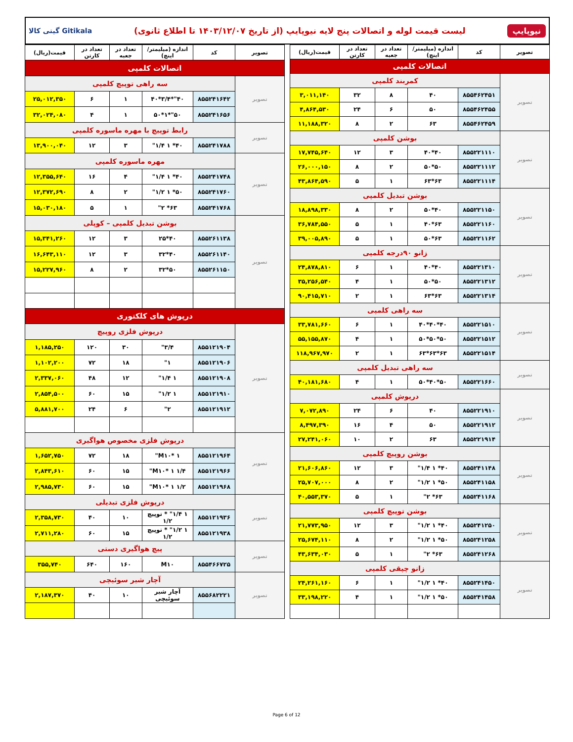نیوپایپ لیست قیمت لوله و اتصالات پنج لایه نیوپایپ (از تاریخ ۱۴۰۳/۱۲/۰۷ تا اطلاع ثانوی) گیتی کالا Gitikala
| تصویر | کد | اندازه (میلیمتر/اینچ) | تعداد در جعبه | تعداد در کارتن | قیمت(ریال) |
| --- | --- | --- | --- | --- | --- |
| اتصالات کلمپی | | | | | |
| تصویر | کمربند کلمپی | | | | |
| | ۸۵۵۴۶۲۴۵۱ | ۴۰ | ۸ | ۳۲ | ۳,۰۱۱,۱۴۰ |
| | ۸۵۵۴۶۲۴۵۵ | ۵۰ | ۶ | ۲۴ | ۴,۸۶۴,۵۳۰ |
| | ۸۵۵۴۶۲۴۵۹ | ۶۳ | ۲ | ۸ | ۱۱,۱۸۸,۳۲۰ |
| تصویر | بوشن کلمپی | | | | |
| | ۸۵۵۲۲۱۱۱۰ | ۴۰*۴۰ | ۳ | ۱۲ | ۱۷,۷۴۵,۶۴۰ |
| | ۸۵۵۲۲۱۱۱۲ | ۵۰*۵۰ | ۲ | ۸ | ۲۶,۰۰۰,۱۵۰ |
| | ۸۵۵۲۲۱۱۱۴ | ۶۳*۶۳ | ۱ | ۵ | ۴۳,۸۶۴,۵۹۰ |
| تصویر | بوشن تبدیل کلمپی | | | | |
| | ۸۵۵۲۲۱۱۵۰ | ۴۰*۵۰ | ۲ | ۸ | ۱۸,۸۹۸,۳۳۰ |
| | ۸۵۵۲۲۱۱۶۰ | ۶۳*۴۰ | ۱ | ۵ | ۳۶,۷۸۴,۵۵۰ |
| | ۸۵۵۲۲۱۱۶۲ | ۶۳*۵۰ | ۱ | ۵ | ۳۹,۰۰۵,۸۹۰ |
| تصویر | زانو ۹۰درجه کلمپی | | | | |
| | ۸۵۵۲۲۱۳۱۰ | ۴۰*۴۰ | ۱ | ۶ | ۲۴,۸۷۸,۸۱۰ |
| | ۸۵۵۲۲۱۳۱۲ | ۵۰*۵۰ | ۱ | ۴ | ۳۵,۲۵۶,۵۴۰ |
| | ۸۵۵۲۲۱۳۱۴ | ۶۳*۶۳ | ۱ | ۲ | ۹۰,۴۱۵,۷۱۰ |
| تصویر | سه راهی کلمپی | | | | |
| | ۸۵۵۲۲۱۵۱۰ | ۴۰*۴۰*۴۰ | ۱ | ۶ | ۳۳,۷۸۱,۶۶۰ |
| | ۸۵۵۲۲۱۵۱۲ | ۵۰*۵۰*۵۰ | ۱ | ۴ | ۵۵,۱۵۵,۸۷۰ |
| | ۸۵۵۲۲۱۵۱۴ | ۶۳*۶۳*۶۳ | ۱ | ۲ | ۱۱۸,۹۶۷,۹۷۰ |
| تصویر | سه راهی تبدیل کلمپی | | | | |
| | ۸۵۵۲۲۱۶۶۰ | ۵۰*۴۰*۵۰ | ۱ | ۴ | ۴۰,۱۸۱,۶۸۰ |
| تصویر | درپوش کلمپی | | | | |
| | ۸۵۵۲۲۱۹۱۰ | ۴۰ | ۶ | ۲۴ | ۷,۰۷۲,۸۹۰ |
| | ۸۵۵۲۲۱۹۱۲ | ۵۰ | ۴ | ۱۶ | ۸,۴۹۷,۳۹۰ |
| | ۸۵۵۲۲۱۹۱۴ | ۶۳ | ۲ | ۱۰ | ۲۷,۲۴۱,۰۶۰ |
| تصویر | بوشن روپیچ کلمپی | | | | |
| | ۸۵۵۲۴۱۱۴۸ | ۴۰* ۱ ۱/۴" | ۳ | ۱۲ | ۲۱,۶۰۶,۸۶۰ |
| | ۸۵۵۲۴۱۱۵۸ | ۵۰* ۱ ۱/۲" | ۲ | ۸ | ۲۵,۷۰۷,۰۰۰ |
| | ۸۵۵۲۴۱۱۶۸ | ۶۳* ۲" | ۱ | ۵ | ۴۰,۵۵۳,۳۷۰ |
| تصویر | بوشن توپیچ کلمپی | | | | |
| | ۸۵۵۲۴۱۲۵۰ | ۴۰* ۱ ۱/۲" | ۳ | ۱۲ | ۲۱,۷۷۳,۹۵۰ |
| | ۸۵۵۲۴۱۲۵۸ | ۵۰* ۱ ۱/۲" | ۲ | ۸ | ۲۵,۶۷۴,۱۱۰ |
| | ۸۵۵۲۴۱۲۶۸ | ۶۳* ۲" | ۱ | ۵ | ۴۳,۶۳۴,۰۳۰ |
| تصویر | زانو چپقی کلمپی | | | | |
| | ۸۵۵۲۴۱۴۵۰ | ۴۰* ۱ ۱/۲" | ۱ | ۶ | ۲۴,۲۶۱,۱۶۰ |
| | ۸۵۵۲۴۱۴۵۸ | ۵۰* ۱ ۱/۲" | ۱ | ۴ | ۳۳,۱۹۸,۲۲۰ |
| تصویر | کد | اندازه (میلیمتر/اینچ) | تعداد در جعبه | تعداد در کارتن | قیمت(ریال) |
| --- | --- | --- | --- | --- | --- |
| اتصالات کلمپی | | | | | |
| تصویر | سه راهی توپیچ کلمپی | | | | |
| | ۸۵۵۲۴۱۶۴۲ | ۴۰"*۳/۴*۴۰ | ۱ | ۶ | ۲۵,۰۱۲,۳۵۰ |
| | ۸۵۵۲۴۱۶۵۶ | ۵۰"*۱*۵۰ | ۱ | ۴ | ۳۲,۰۲۴,۰۸۰ |
| تصویر | رابط توپیچ با مهره ماسوره کلمپی | | | | |
| | ۸۵۵۲۴۱۷۸۸ | ۴۰* ۱ ۱/۴" | ۳ | ۱۲ | ۱۳,۹۰۰,۰۴۰ |
| تصویر | مهره ماسوره کلمپی | | | | |
| | ۸۵۵۲۴۱۷۴۸ | ۴۰* ۱ ۱/۴" | ۴ | ۱۶ | ۱۲,۳۵۵,۶۴۰ |
| | ۸۵۵۲۴۱۷۶۰ | ۵۰* ۱ ۱/۲" | ۲ | ۸ | ۱۲,۳۷۲,۶۹۰ |
| | ۸۵۵۲۴۱۷۶۸ | ۶۳* ۲" | ۱ | ۵ | ۱۵,۰۳۰,۱۸۰ |
| تصویر | بوشن تبدیل کلمپی – کوپلی | | | | |
| | ۸۵۵۲۶۱۱۳۸ | ۴۰*۲۵ | ۳ | ۱۲ | ۱۵,۳۴۱,۲۶۰ |
| | ۸۵۵۲۶۱۱۴۰ | ۴۰*۳۲ | ۳ | ۱۲ | ۱۶,۶۴۳,۱۱۰ |
| | ۸۵۵۲۶۱۱۵۰ | ۵۰*۳۲ | ۲ | ۸ | ۱۵,۲۲۷,۹۶۰ |
| درپوش های کلکتوری | | | | | |
| تصویر | درپوش فلزی روپیچ | | | | |
| | ۸۵۵۱۲۱۹۰۴ | ۳/۴" | ۳۰ | ۱۲۰ | ۱,۱۸۵,۲۵۰ |
| | ۸۵۵۱۲۱۹۰۶ | ۱" | ۱۸ | ۷۲ | ۱,۱۰۲,۲۰۰ |
| | ۸۵۵۱۲۱۹۰۸ | ۱ ۱/۴" | ۱۲ | ۴۸ | ۲,۳۳۷,۰۶۰ |
| | ۸۵۵۱۲۱۹۱۰ | ۱ ۱/۲" | ۱۵ | ۶۰ | ۲,۸۵۴,۵۰۰ |
| | ۸۵۵۱۲۱۹۱۲ | ۲" | ۶ | ۲۴ | ۵,۸۸۱,۷۰۰ |
| تصویر | درپوش فلزی مخصوص هواگیری | | | | |
| | ۸۵۵۱۲۱۹۶۴ | M۱۰* ۱" | ۱۸ | ۷۲ | ۱,۶۵۲,۷۵۰ |
| | ۸۵۵۱۲۱۹۶۶ | M۱۰* ۱ ۱/۴" | ۱۵ | ۶۰ | ۲,۸۴۳,۶۱۰ |
| | ۸۵۵۱۲۱۹۶۸ | M۱۰* ۱ ۱/۲" | ۱۵ | ۶۰ | ۲,۹۸۵,۷۳۰ |
| تصویر | درپوش فلزی تبدیلی | | | | |
| | ۸۵۵۱۲۱۹۳۶ | ۱ ۱/۴" * توپیچ ۱/۲ | ۱۰ | ۴۰ | ۲,۳۵۸,۷۳۰ |
| | ۸۵۵۱۲۱۹۳۸ | ۱ ۱/۲" * توپیچ ۱/۲ | ۱۵ | ۶۰ | ۲,۷۱۱,۲۸۰ |
| تصویر | پیچ هواگیری دستی | | | | |
| | ۸۵۵۴۶۶۷۲۵ | M۱۰ | ۱۶۰ | ۶۴۰ | ۳۵۵,۷۴۰ |
| تصویر | آچار شیر سوئیچی | | | | |
| | ۸۵۵۶۸۲۲۲۱ | آچار شیر سوئیچی | ۱۰ | ۴۰ | ۲,۱۸۷,۳۷۰ |
Page 6 of 12